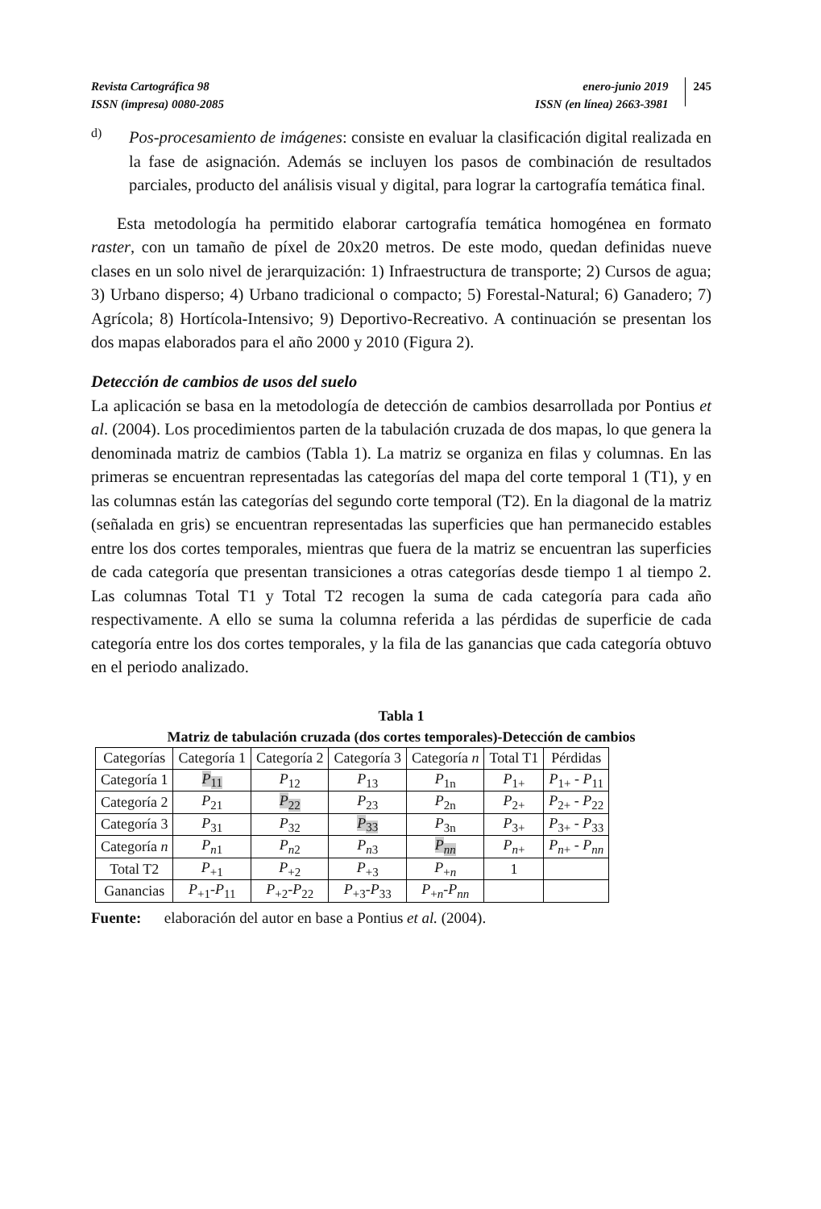Revista Cartográfica 98
ISSN (impresa) 0080-2085
enero-junio 2019
ISSN (en línea) 2663-3981
245
d)
Pos-procesamiento de imágenes: consiste en evaluar la clasificación digital realizada en la fase de asignación. Además se incluyen los pasos de combinación de resultados parciales, producto del análisis visual y digital, para lograr la cartografía temática final.
Esta metodología ha permitido elaborar cartografía temática homogénea en formato raster, con un tamaño de píxel de 20x20 metros. De este modo, quedan definidas nueve clases en un solo nivel de jerarquización: 1) Infraestructura de transporte; 2) Cursos de agua; 3) Urbano disperso; 4) Urbano tradicional o compacto; 5) Forestal-Natural; 6) Ganadero; 7) Agrícola; 8) Hortícola-Intensivo; 9) Deportivo-Recreativo. A continuación se presentan los dos mapas elaborados para el año 2000 y 2010 (Figura 2).
Detección de cambios de usos del suelo
La aplicación se basa en la metodología de detección de cambios desarrollada por Pontius et al. (2004). Los procedimientos parten de la tabulación cruzada de dos mapas, lo que genera la denominada matriz de cambios (Tabla 1). La matriz se organiza en filas y columnas. En las primeras se encuentran representadas las categorías del mapa del corte temporal 1 (T1), y en las columnas están las categorías del segundo corte temporal (T2). En la diagonal de la matriz (señalada en gris) se encuentran representadas las superficies que han permanecido estables entre los dos cortes temporales, mientras que fuera de la matriz se encuentran las superficies de cada categoría que presentan transiciones a otras categorías desde tiempo 1 al tiempo 2. Las columnas Total T1 y Total T2 recogen la suma de cada categoría para cada año respectivamente. A ello se suma la columna referida a las pérdidas de superficie de cada categoría entre los dos cortes temporales, y la fila de las ganancias que cada categoría obtuvo en el periodo analizado.
Tabla 1
Matriz de tabulación cruzada (dos cortes temporales)-Detección de cambios
| Categorías | Categoría 1 | Categoría 2 | Categoría 3 | Categoría n | Total T1 | Pérdidas |
| --- | --- | --- | --- | --- | --- | --- |
| Categoría 1 | P<sub>11</sub> | P<sub>12</sub> | P<sub>13</sub> | P<sub>1n</sub> | P<sub>1+</sub> | P<sub>1+</sub> - P<sub>11</sub> |
| Categoría 2 | P<sub>21</sub> | P<sub>22</sub> | P<sub>23</sub> | P<sub>2n</sub> | P<sub>2+</sub> | P<sub>2+</sub> - P<sub>22</sub> |
| Categoría 3 | P<sub>31</sub> | P<sub>32</sub> | P<sub>33</sub> | P<sub>3n</sub> | P<sub>3+</sub> | P<sub>3+</sub> - P<sub>33</sub> |
| Categoría n | P<sub>n1</sub> | P<sub>n2</sub> | P<sub>n3</sub> | P<sub>nn</sub> | P<sub>n+</sub> | P<sub>n+</sub> - P<sub>nn</sub> |
| Total T2 | P<sub>+1</sub> | P<sub>+2</sub> | P<sub>+3</sub> | P<sub>+n</sub> | 1 | |
| Ganancias | P<sub>+1</sub>- P<sub>11</sub> | P<sub>+2</sub>- P<sub>22</sub> | P<sub>+3</sub>- P<sub>33</sub> | P<sub>+n</sub>- P<sub>nn</sub> | | |
Fuente: elaboración del autor en base a Pontius et al. (2004).